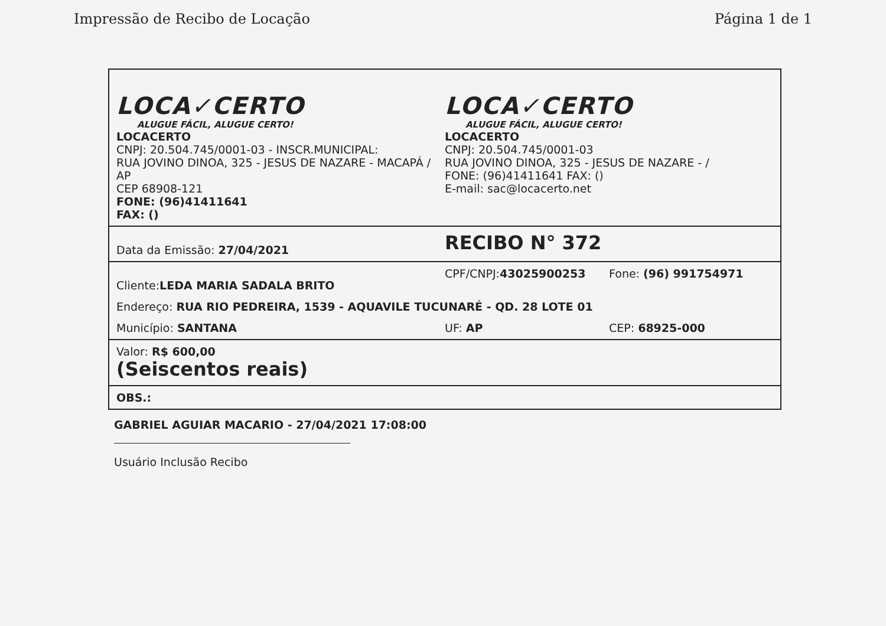Impressão de Recibo de Locação Página 1 de 1
| LOCA✓CERTO ALUGUE FÁCIL, ALUGUE CERTO! LOCACERTO CNPJ: 20.504.745/0001-03 - INSCR.MUNICIPAL: RUA JOVINO DINOA, 325 - JESUS DE NAZARE - MACAPÁ / AP CEP 68908-121 FONE: (96)41411641 FAX: () LOCA✓CERTO ALUGUE FÁCIL, ALUGUE CERTO! LOCACERTO CNPJ: 20.504.745/0001-03 RUA JOVINO DINOA, 325 - JESUS DE NAZARE - / FONE: (96)41411641 FAX: () E-mail: sac@locacerto.net |
| Data da Emissão: 27/04/2021 RECIBO N° 372 |
| Cliente: LEDA MARIA SADALA BRITO CPF/CNPJ: 43025900253 Fone: (96) 991754971 Endereço: RUA RIO PEDREIRA, 1539 - AQUAVILE TUCUNARÉ - QD. 28 LOTE 01 Município: SANTANA UF: AP CEP: 68925-000 |
| Valor: R$ 600,00 (Seiscentos reais) |
| OBS.: |
GABRIEL AGUIAR MACARIO - 27/04/2021 17:08:00
Usuário Inclusão Recibo